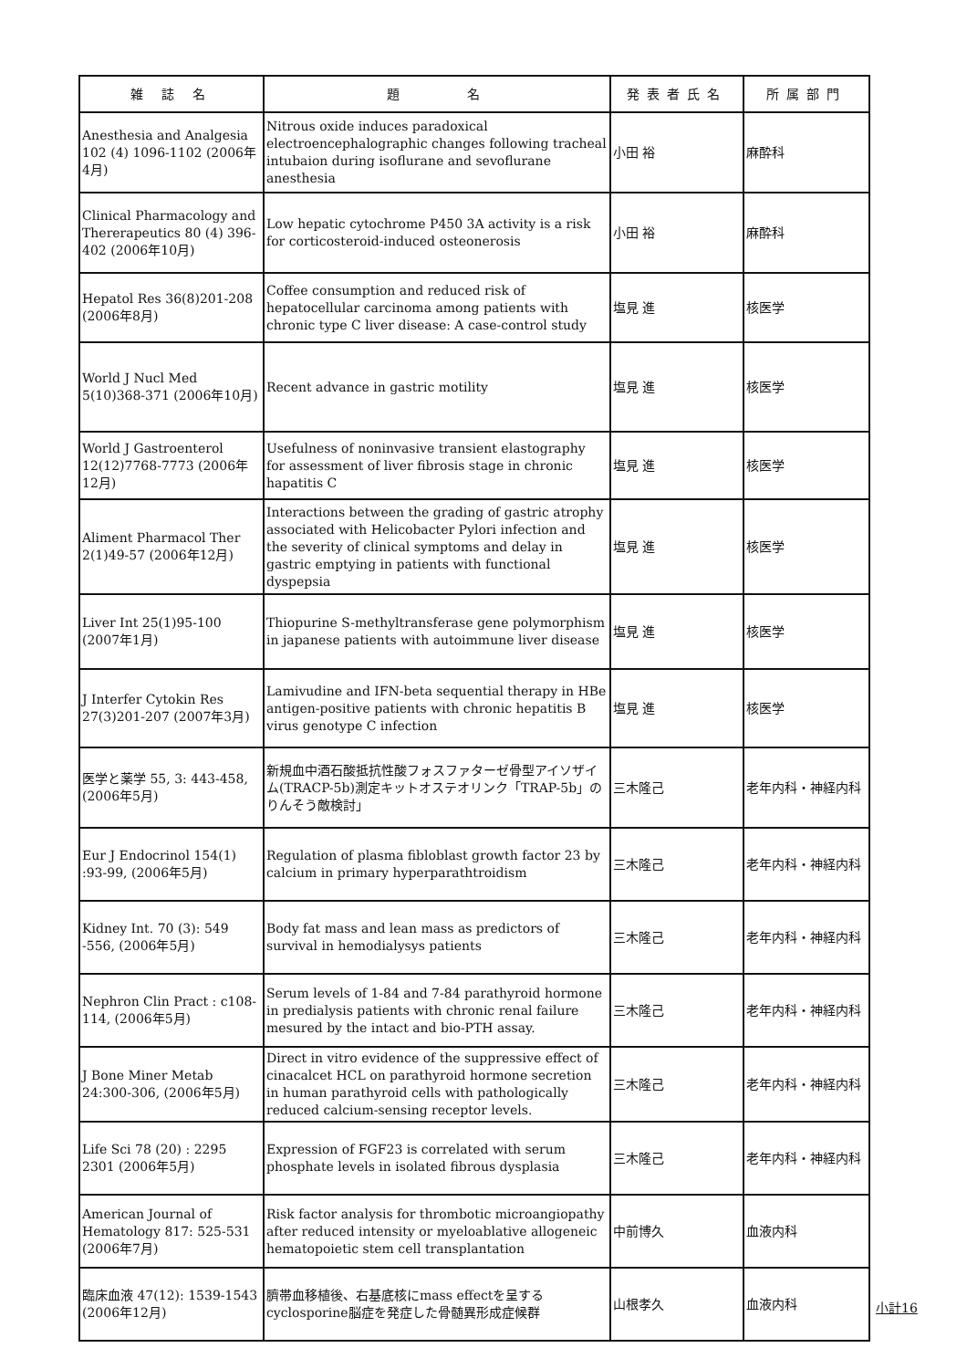| 雑 誌 名 | 題 名 | 発表者氏名 | 所属部門 |
| --- | --- | --- | --- |
| Anesthesia and Analgesia 102 (4) 1096-1102 (2006年4月) | Nitrous oxide induces paradoxical electroencephalographic changes following tracheal intubaion during isoflurane and sevoflurane anesthesia | 小田 裕 | 麻酔科 |
| Clinical Pharmacology and Thererapeutics 80 (4) 396-402 (2006年10月) | Low hepatic cytochrome P450 3A activity is a risk for corticosteroid-induced osteonerosis | 小田 裕 | 麻酔科 |
| Hepatol Res 36(8)201-208 (2006年8月) | Coffee consumption and reduced risk of hepatocellular carcinoma among patients with chronic type C liver disease: A case-control study | 塩見 進 | 核医学 |
| World J Nucl Med 5(10)368-371 (2006年10月) | Recent advance in gastric motility | 塩見 進 | 核医学 |
| World J Gastroenterol 12(12)7768-7773 (2006年12月) | Usefulness of noninvasive transient elastography for assessment of liver fibrosis stage in chronic hapatitis C | 塩見 進 | 核医学 |
| Aliment Pharmacol Ther 2(1)49-57 (2006年12月) | Interactions between the grading of gastric atrophy associated with Helicobacter Pylori infection and the severity of clinical symptoms and delay in gastric emptying in patients with functional dyspepsia | 塩見 進 | 核医学 |
| Liver Int 25(1)95-100 (2007年1月) | Thiopurine S-methyltransferase gene polymorphism in japanese patients with autoimmune liver disease | 塩見 進 | 核医学 |
| J Interfer Cytokin Res 27(3)201-207 (2007年3月) | Lamivudine and IFN-beta sequential therapy in HBe antigen-positive patients with chronic hepatitis B virus genotype C infection | 塩見 進 | 核医学 |
| 医学と薬学 55, 3: 443-458, (2006年5月) | 新規血中酒石酸抵抗性酸フォスファターゼ骨型アイソザイム(TRACP-5b)測定キットオステオリンク「TRAP-5b」のりんそう敵検討」 | 三木隆己 | 老年内科・神経内科 |
| Eur J Endocrinol 154(1) :93-99, (2006年5月) | Regulation of plasma fibloblast growth factor 23 by calcium in primary hyperparathtroidism | 三木隆己 | 老年内科・神経内科 |
| Kidney Int. 70 (3): 549 -556, (2006年5月) | Body fat mass and lean mass as predictors of survival in hemodialysys patients | 三木隆己 | 老年内科・神経内科 |
| Nephron Clin Pract : c108-114, (2006年5月) | Serum levels of 1-84 and 7-84 parathyroid hormone in predialysis patients with chronic renal failure mesured by the intact and bio-PTH assay. | 三木隆己 | 老年内科・神経内科 |
| J Bone Miner Metab 24:300-306, (2006年5月) | Direct in vitro evidence of the suppressive effect of cinacalcet HCL on parathyroid hormone secretion in human parathyroid cells with pathologically reduced calcium-sensing receptor levels. | 三木隆己 | 老年内科・神経内科 |
| Life Sci 78 (20) : 2295 2301 (2006年5月) | Expression of FGF23 is correlated with serum phosphate levels in isolated fibrous dysplasia | 三木隆己 | 老年内科・神経内科 |
| American Journal of Hematology 817: 525-531 (2006年7月) | Risk factor analysis for thrombotic microangiopathy after reduced intensity or myeloablative allogeneic hematopoietic stem cell transplantation | 中前博久 | 血液内科 |
| 臨床血液 47(12): 1539-1543 (2006年12月) | 臍帯血移植後、右基底核にmass effectを呈するcyclosporine脳症を発症した骨髄異形成症候群 | 山根孝久 | 血液内科 |
小計16